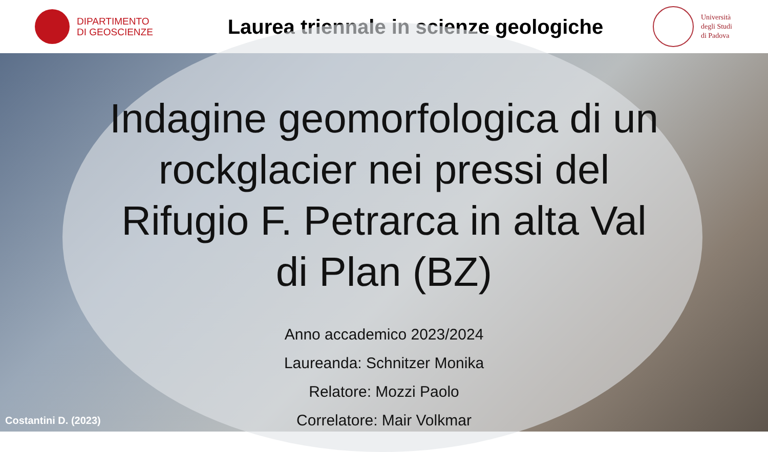DIPARTIMENTO
DI GEOSCIENZE
Laurea triennale in scienze geologiche
Università
degli Studi
di Padova
Indagine geomorfologica di un rockglacier nei pressi del Rifugio F. Petrarca in alta Val di Plan (BZ)
Anno accademico 2023/2024
Laureanda: Schnitzer Monika
Relatore: Mozzi Paolo
Correlatore: Mair Volkmar
Costantini D. (2023)